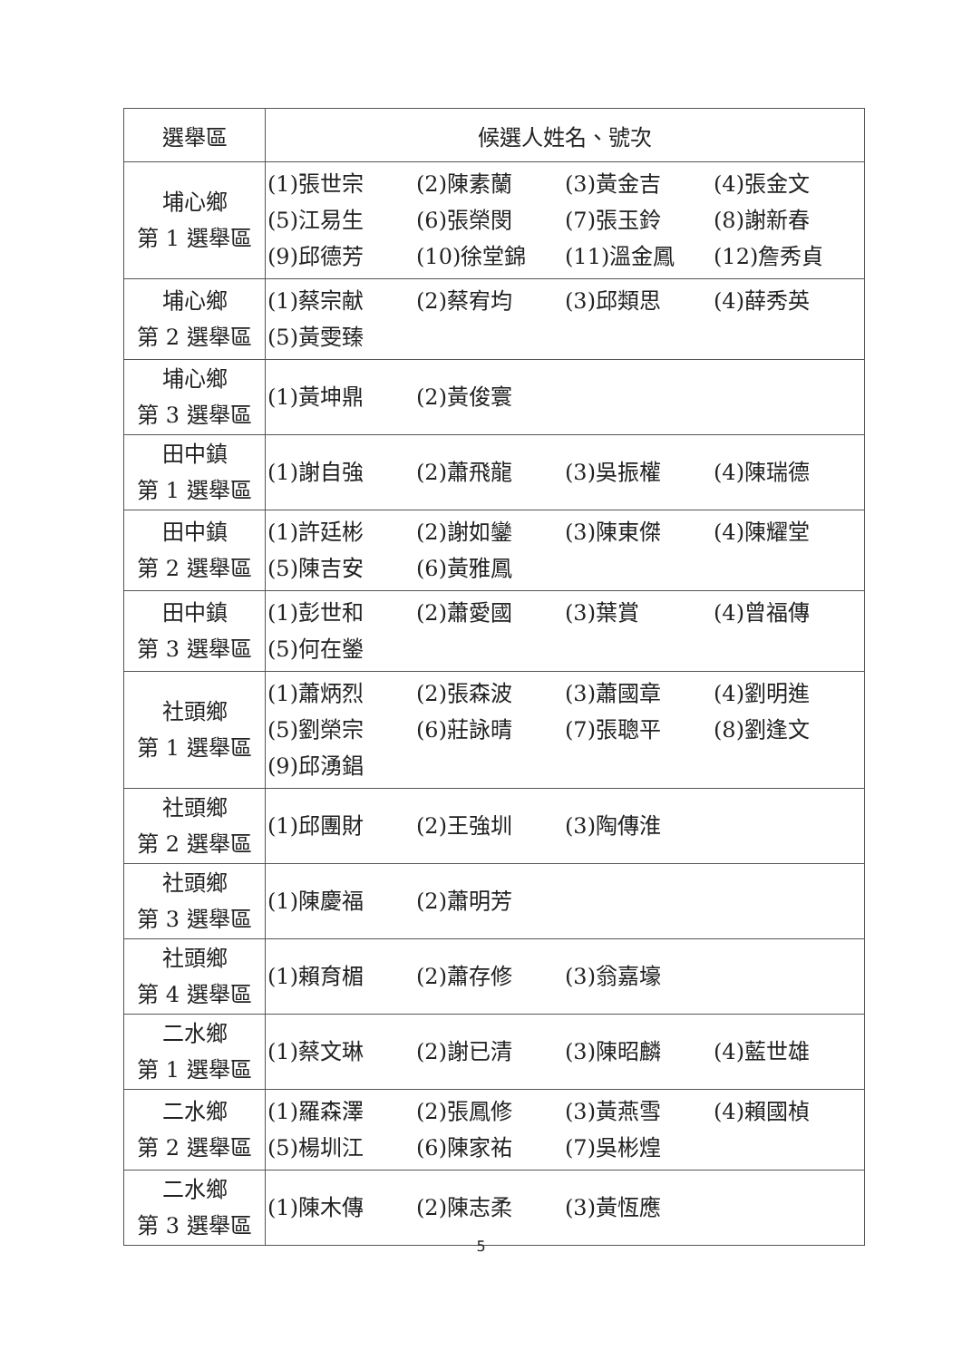| 選舉區 | 候選人姓名、號次 |
| --- | --- |
| 埔心鄉 第 1 選舉區 | (1)張世宗 (2)陳素蘭 (3)黃金吉 (4)張金文 (5)江易生 (6)張榮閔 (7)張玉鈴 (8)謝新春 (9)邱德芳 (10)徐堂錦 (11)溫金鳳 (12)詹秀貞 |
| 埔心鄉 第 2 選舉區 | (1)蔡宗献 (2)蔡宥均 (3)邱類思 (4)薛秀英 (5)黃雯臻 |
| 埔心鄉 第 3 選舉區 | (1)黃坤鼎 (2)黃俊寰 |
| 田中鎮 第 1 選舉區 | (1)謝自強 (2)蕭飛龍 (3)吳振權 (4)陳瑞德 |
| 田中鎮 第 2 選舉區 | (1)許廷彬 (2)謝如鑾 (3)陳東傑 (4)陳耀堂 (5)陳吉安 (6)黃雅鳳 |
| 田中鎮 第 3 選舉區 | (1)彭世和 (2)蕭愛國 (3)葉賞 (4)曾福傳 (5)何在鎣 |
| 社頭鄉 第 1 選舉區 | (1)蕭炳烈 (2)張森波 (3)蕭國章 (4)劉明進 (5)劉榮宗 (6)莊詠晴 (7)張聰平 (8)劉逢文 (9)邱湧錩 |
| 社頭鄉 第 2 選舉區 | (1)邱團財 (2)王強圳 (3)陶傳淮 |
| 社頭鄉 第 3 選舉區 | (1)陳慶福 (2)蕭明芳 |
| 社頭鄉 第 4 選舉區 | (1)賴育楣 (2)蕭存修 (3)翁嘉壕 |
| 二水鄉 第 1 選舉區 | (1)蔡文琳 (2)謝已清 (3)陳昭麟 (4)藍世雄 |
| 二水鄉 第 2 選舉區 | (1)羅森澤 (2)張鳳修 (3)黃燕雪 (4)賴國楨 (5)楊圳江 (6)陳家祐 (7)吳彬煌 |
| 二水鄉 第 3 選舉區 | (1)陳木傳 (2)陳志柔 (3)黃恆應 |
5